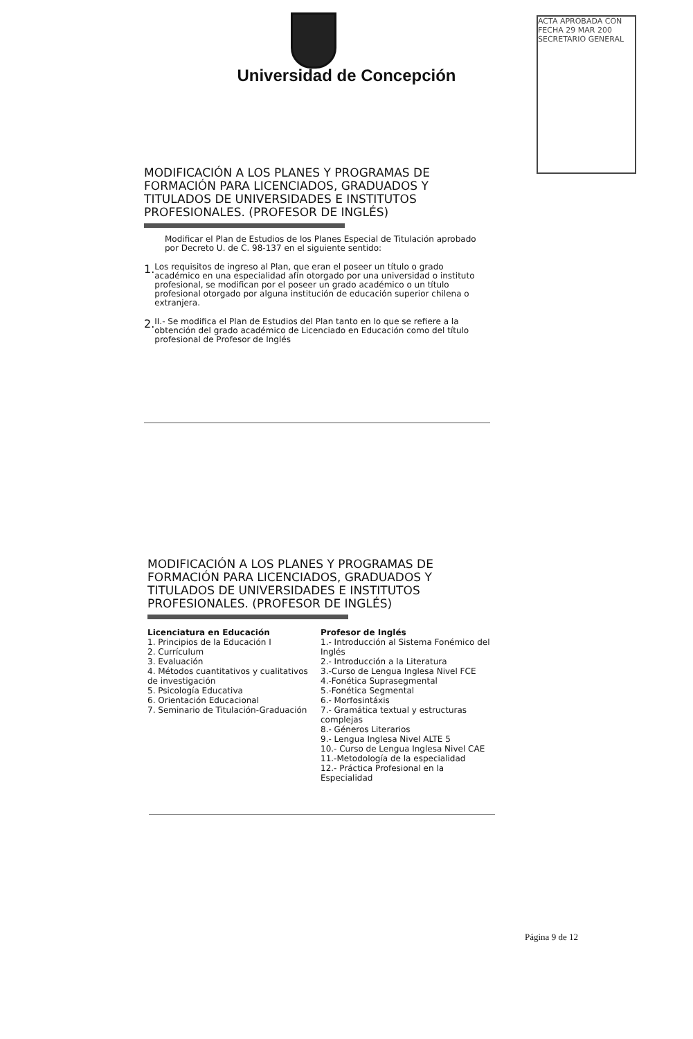Universidad de Concepción
ACTA APROBADA CON FECHA 29 MAR 200 SECRETARIO GENERAL
MODIFICACIÓN A LOS PLANES Y PROGRAMAS DE FORMACIÓN PARA LICENCIADOS, GRADUADOS Y TITULADOS DE UNIVERSIDADES E INSTITUTOS PROFESIONALES. (PROFESOR DE INGLÉS)
Modificar el Plan de Estudios de los Planes Especial de Titulación aprobado por Decreto U. de C. 98-137 en el siguiente sentido:
1.
Los requisitos de ingreso al Plan, que eran el poseer un título o grado académico en una especialidad afín otorgado por una universidad o instituto profesional, se modifican por el poseer un grado académico o un título profesional otorgado por alguna institución de educación superior chilena o extranjera.
2.
II.- Se modifica el Plan de Estudios del Plan tanto en lo que se refiere a la obtención del grado académico de Licenciado en Educación como del título profesional de Profesor de Inglés
MODIFICACIÓN A LOS PLANES Y PROGRAMAS DE FORMACIÓN PARA LICENCIADOS, GRADUADOS Y TITULADOS DE UNIVERSIDADES E INSTITUTOS PROFESIONALES. (PROFESOR DE INGLÉS)
Licenciatura en Educación
1. Principios de la Educación I
2. Currículum
3. Evaluación
4. Métodos cuantitativos y cualitativos de investigación
5. Psicología Educativa
6. Orientación Educacional
7. Seminario de Titulación-Graduación
Profesor de Inglés
1.- Introducción al Sistema Fonémico del Inglés
2.- Introducción a la Literatura
3.-Curso de Lengua Inglesa Nivel FCE
4.-Fonética Suprasegmental
5.-Fonética Segmental
6.- Morfosintáxis
7.- Gramática textual y estructuras complejas
8.- Géneros Literarios
9.- Lengua Inglesa Nivel ALTE 5
10.- Curso de Lengua Inglesa Nivel CAE
11.-Metodología de la especialidad
12.- Práctica Profesional en la Especialidad
Página 9 de 12